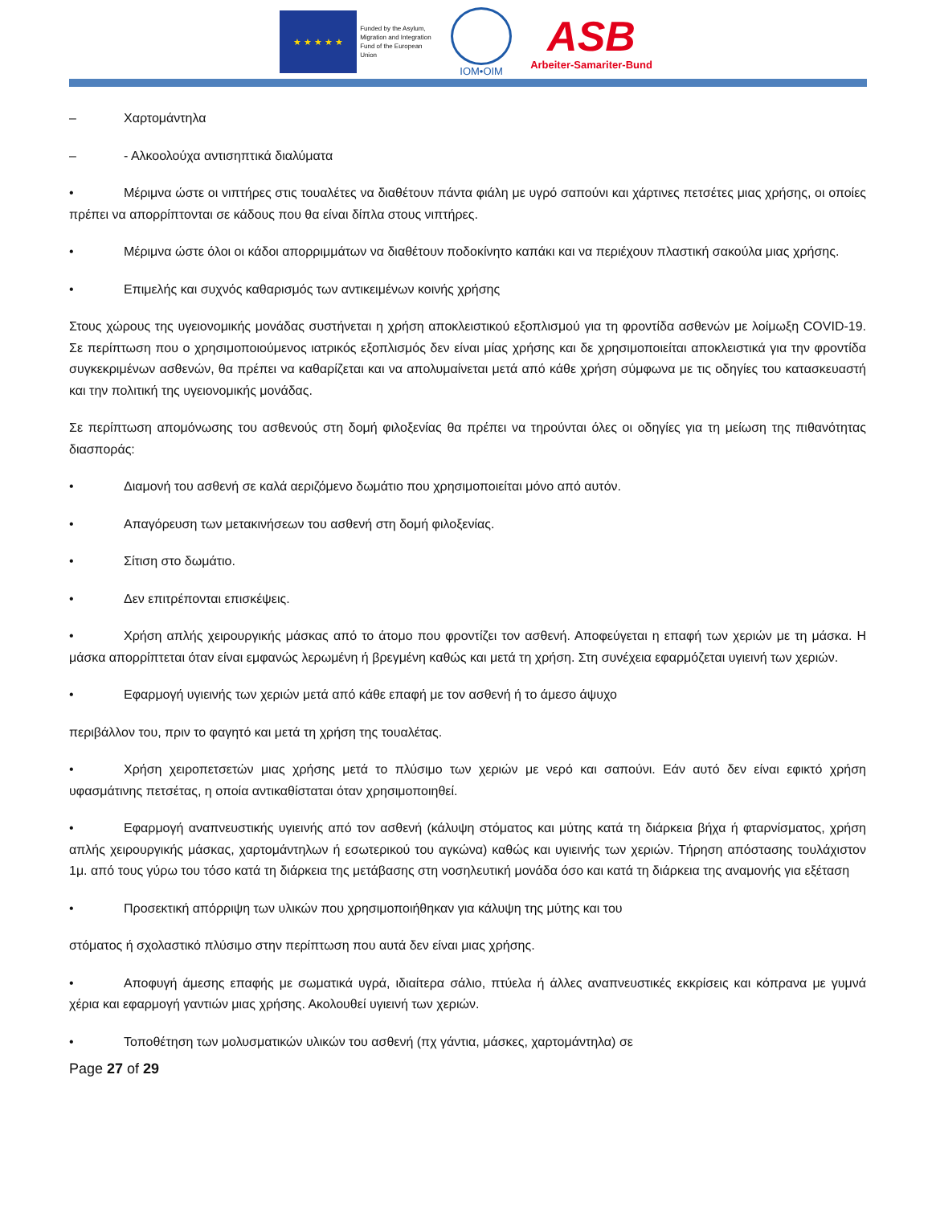★ ★ ★ ★ ★
Funded by the Asylum, Migration and Integration Fund of the European Union
IOM•OIM
ASB
Arbeiter-Samariter-Bund
– Χαρτομάντηλα
– - Αλκοολούχα αντισηπτικά διαλύματα
• Μέριμνα ώστε οι νιπτήρες στις τουαλέτες να διαθέτουν πάντα φιάλη με υγρό σαπούνι και χάρτινες πετσέτες μιας χρήσης, οι οποίες πρέπει να απορρίπτονται σε κάδους που θα είναι δίπλα στους νιπτήρες.
• Μέριμνα ώστε όλοι οι κάδοι απορριμμάτων να διαθέτουν ποδοκίνητο καπάκι και να περιέχουν πλαστική σακούλα μιας χρήσης.
• Επιμελής και συχνός καθαρισμός των αντικειμένων κοινής χρήσης
Στους χώρους της υγειονομικής μονάδας συστήνεται η χρήση αποκλειστικού εξοπλισμού για τη φροντίδα ασθενών με λοίμωξη COVID-19. Σε περίπτωση που ο χρησιμοποιούμενος ιατρικός εξοπλισμός δεν είναι μίας χρήσης και δε χρησιμοποιείται αποκλειστικά για την φροντίδα συγκεκριμένων ασθενών, θα πρέπει να καθαρίζεται και να απολυμαίνεται μετά από κάθε χρήση σύμφωνα με τις οδηγίες του κατασκευαστή και την πολιτική της υγειονομικής μονάδας.
Σε περίπτωση απομόνωσης του ασθενούς στη δομή φιλοξενίας θα πρέπει να τηρούνται όλες οι οδηγίες για τη μείωση της πιθανότητας διασποράς:
• Διαμονή του ασθενή σε καλά αεριζόμενο δωμάτιο που χρησιμοποιείται μόνο από αυτόν.
• Απαγόρευση των μετακινήσεων του ασθενή στη δομή φιλοξενίας.
• Σίτιση στο δωμάτιο.
• Δεν επιτρέπονται επισκέψεις.
• Χρήση απλής χειρουργικής μάσκας από το άτομο που φροντίζει τον ασθενή. Αποφεύγεται η επαφή των χεριών με τη μάσκα. Η μάσκα απορρίπτεται όταν είναι εμφανώς λερωμένη ή βρεγμένη καθώς και μετά τη χρήση. Στη συνέχεια εφαρμόζεται υγιεινή των χεριών.
• Εφαρμογή υγιεινής των χεριών μετά από κάθε επαφή με τον ασθενή ή το άμεσο άψυχο
περιβάλλον του, πριν το φαγητό και μετά τη χρήση της τουαλέτας.
• Χρήση χειροπετσετών μιας χρήσης μετά το πλύσιμο των χεριών με νερό και σαπούνι. Εάν αυτό δεν είναι εφικτό χρήση υφασμάτινης πετσέτας, η οποία αντικαθίσταται όταν χρησιμοποιηθεί.
• Εφαρμογή αναπνευστικής υγιεινής από τον ασθενή (κάλυψη στόματος και μύτης κατά τη διάρκεια βήχα ή φταρνίσματος, χρήση απλής χειρουργικής μάσκας, χαρτομάντηλων ή εσωτερικού του αγκώνα) καθώς και υγιεινής των χεριών. Τήρηση απόστασης τουλάχιστον 1μ. από τους γύρω του τόσο κατά τη διάρκεια της μετάβασης στη νοσηλευτική μονάδα όσο και κατά τη διάρκεια της αναμονής για εξέταση
• Προσεκτική απόρριψη των υλικών που χρησιμοποιήθηκαν για κάλυψη της μύτης και του
στόματος ή σχολαστικό πλύσιμο στην περίπτωση που αυτά δεν είναι μιας χρήσης.
• Αποφυγή άμεσης επαφής με σωματικά υγρά, ιδιαίτερα σάλιο, πτύελα ή άλλες αναπνευστικές εκκρίσεις και κόπρανα με γυμνά χέρια και εφαρμογή γαντιών μιας χρήσης. Ακολουθεί υγιεινή των χεριών.
• Τοποθέτηση των μολυσματικών υλικών του ασθενή (πχ γάντια, μάσκες, χαρτομάντηλα) σε
Page 27 of 29